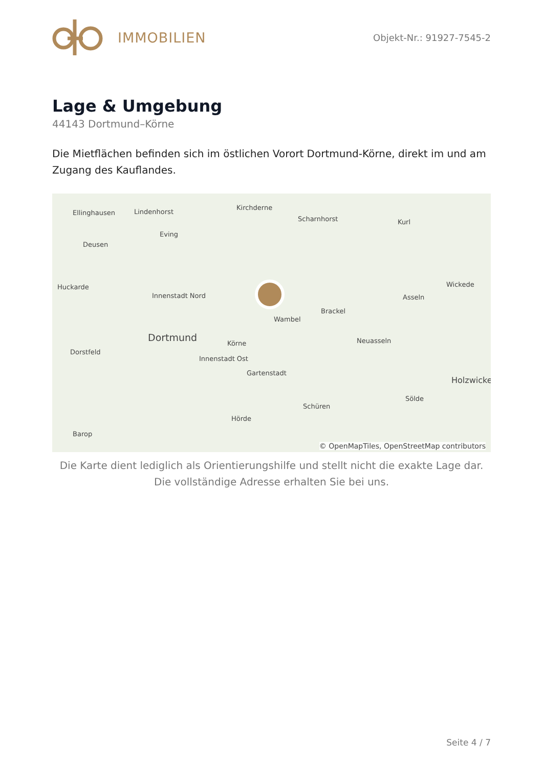IMMOBILIEN
Objekt-Nr.: 91927-7545-2
Lage & Umgebung
44143 Dortmund–Körne
Die Mietflächen befinden sich im östlichen Vorort Dortmund-Körne, direkt im und am Zugang des Kauflandes.
Ellinghausen Lindenhorst
Kirchderne
Scharnhorst Kurl
Deusen
Eving
Huckarde
Innenstadt Nord
Wickede
Asseln
Brackel
Wambel
Dortmund Körne Neuasseln
Dorstfeld
Innenstadt Ost
Gartenstadt
Holzwicke
Sölde
Schüren
Hörde
Barop
© OpenMapTiles, OpenStreetMap contributors
Die Karte dient lediglich als Orientierungshilfe und stellt nicht die exakte Lage dar. Die vollständige Adresse erhalten Sie bei uns.
Seite 4 / 7